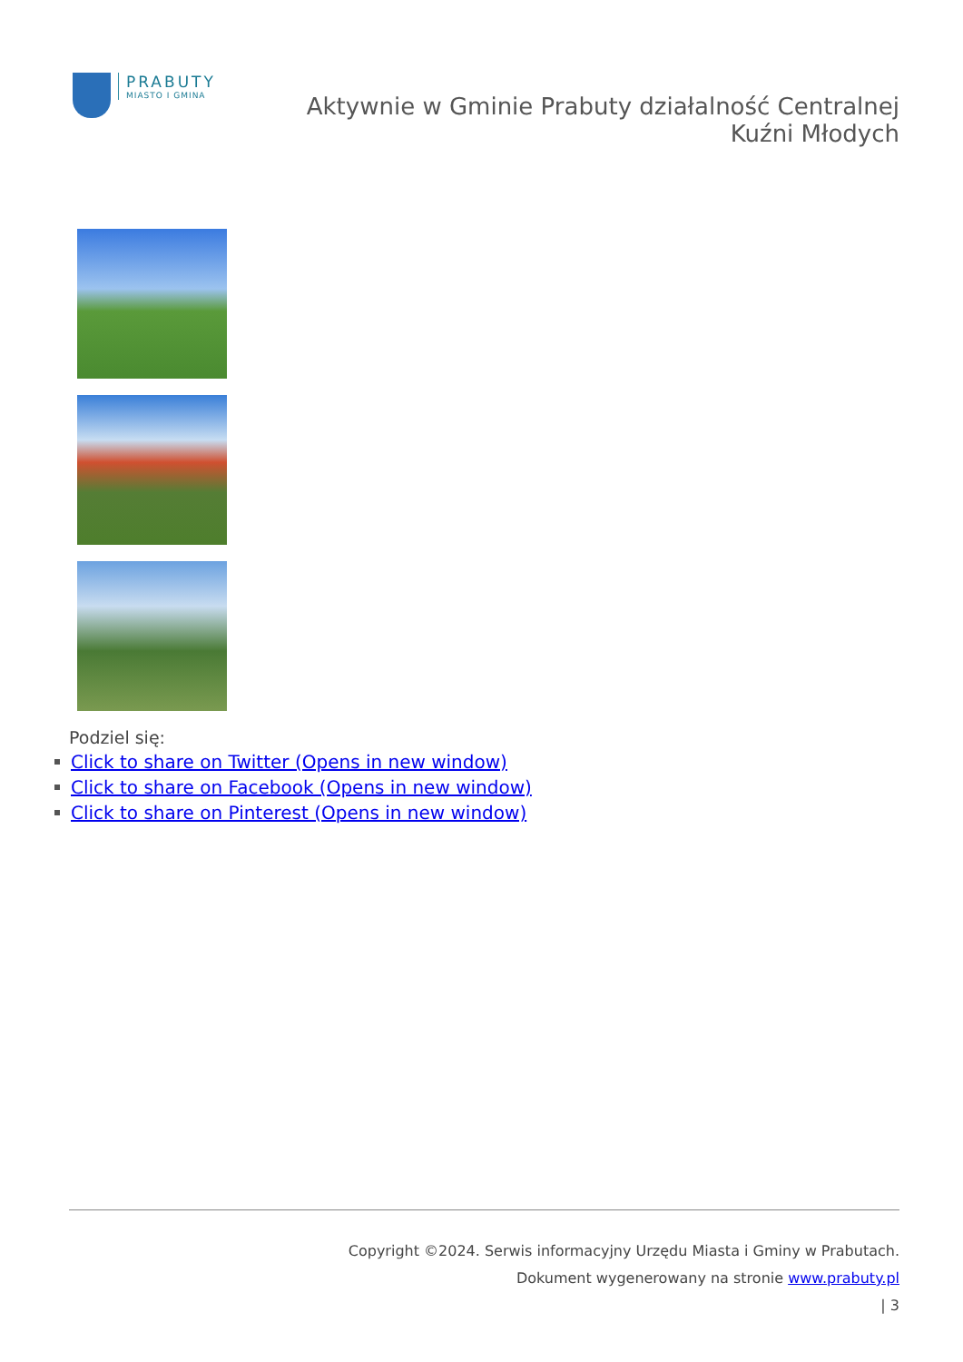PRABUTY
MIASTO I GMINA
Aktywnie w Gminie Prabuty działalność Centralnej Kuźni Młodych
Podziel się:
Click to share on Twitter (Opens in new window)
Click to share on Facebook (Opens in new window)
Click to share on Pinterest (Opens in new window)
Copyright ©2024. Serwis informacyjny Urzędu Miasta i Gminy w Prabutach.
Dokument wygenerowany na stronie www.prabuty.pl
| 3